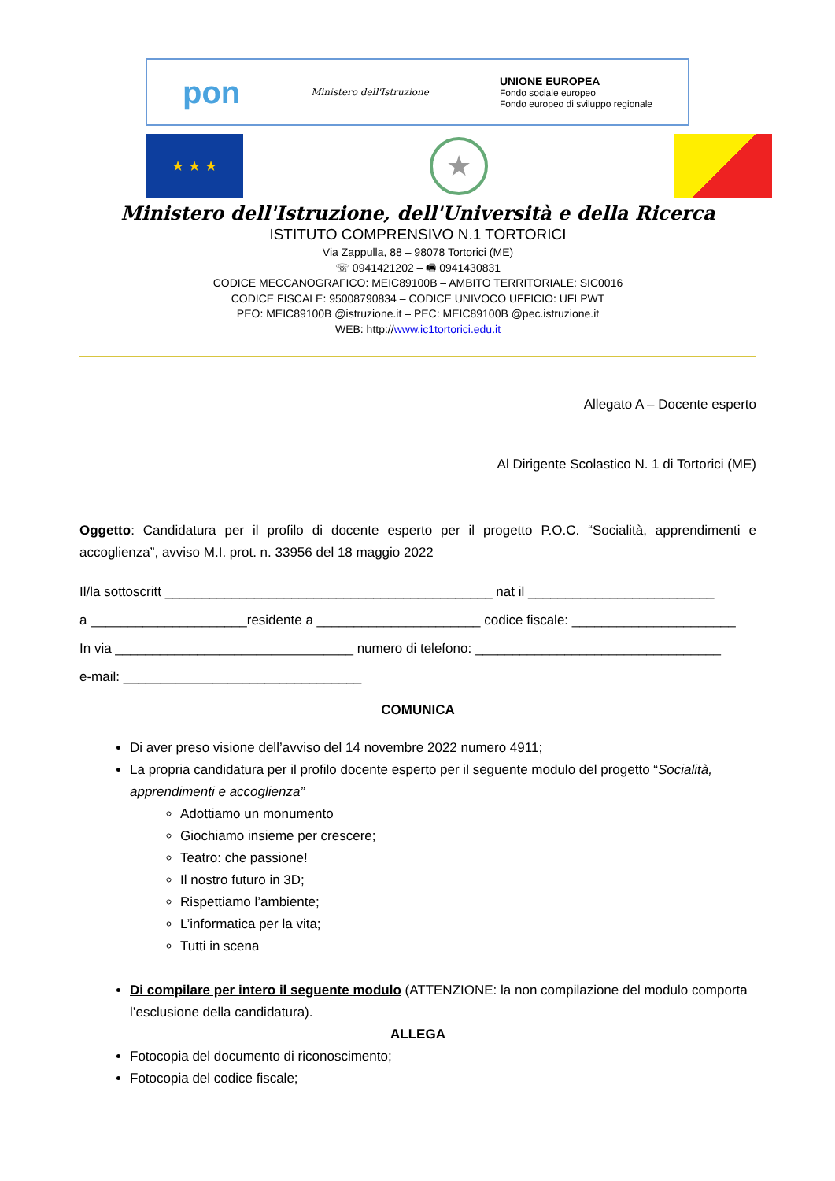pon Ministero dell'Istruzione UNIONE EUROPEA
Fondo sociale europeo
Fondo europeo di sviluppo regionale
★ ★ ★
★
Ministero dell'Istruzione, dell'Università e della Ricerca
ISTITUTO COMPRENSIVO N.1 TORTORICI
Via Zappulla, 88 – 98078 Tortorici (ME)
☏ 0941421202 – 🖷 0941430831
CODICE MECCANOGRAFICO: MEIC89100B – AMBITO TERRITORIALE: SIC0016
CODICE FISCALE: 95008790834 – CODICE UNIVOCO UFFICIO: UFLPWT
PEO: MEIC89100B @istruzione.it – PEC: MEIC89100B @pec.istruzione.it
WEB: http://www.ic1tortorici.edu.it
Allegato A – Docente esperto
Al Dirigente Scolastico N. 1 di Tortorici (ME)
Oggetto: Candidatura per il profilo di docente esperto per il progetto P.O.C. “Socialità, apprendimenti e accoglienza”, avviso M.I. prot. n. 33956 del 18 maggio 2022
Il/la sottoscritt ____________________________________________ nat il _________________________
a _____________________residente a ______________________ codice fiscale: ______________________
In via ________________________________ numero di telefono: _________________________________
e-mail: ________________________________
COMUNICA
Di aver preso visione dell’avviso del 14 novembre 2022 numero 4911;
La propria candidatura per il profilo docente esperto per il seguente modulo del progetto “Socialità, apprendimenti e accoglienza”
Adottiamo un monumento
Giochiamo insieme per crescere;
Teatro: che passione!
Il nostro futuro in 3D;
Rispettiamo l’ambiente;
L’informatica per la vita;
Tutti in scena
Di compilare per intero il seguente modulo (ATTENZIONE: la non compilazione del modulo comporta l’esclusione della candidatura).
ALLEGA
Fotocopia del documento di riconoscimento;
Fotocopia del codice fiscale;